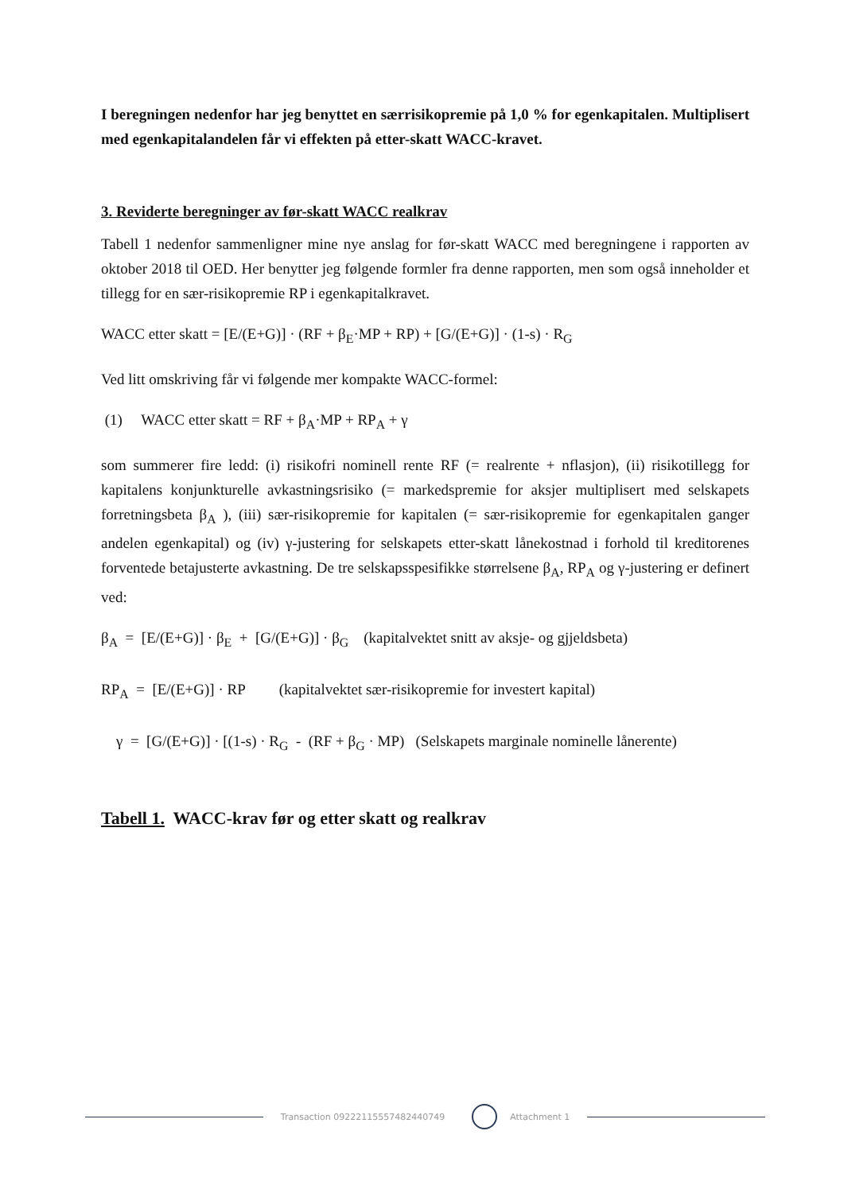I beregningen nedenfor har jeg benyttet en særrisikopremie på 1,0 % for egenkapitalen. Multiplisert med egenkapitalandelen får vi effekten på etter-skatt WACC-kravet.
3. Reviderte beregninger av før-skatt WACC realkrav
Tabell 1 nedenfor sammenligner mine nye anslag for før-skatt WACC med beregningene i rapporten av oktober 2018 til OED. Her benytter jeg følgende formler fra denne rapporten, men som også inneholder et tillegg for en sær-risikopremie RP i egenkapitalkravet.
WACC etter skatt = [E/(E+G)] · (RF + β<sub>E</sub>·MP + RP) + [G/(E+G)] · (1-s) · R<sub>G</sub>
Ved litt omskriving får vi følgende mer kompakte WACC-formel:
(1) WACC etter skatt = RF + β<sub>A</sub>·MP + RP<sub>A</sub> + γ
som summerer fire ledd: (i) risikofri nominell rente RF (= realrente + nflasjon), (ii) risikotillegg for kapitalens konjunkturelle avkastningsrisiko (= markedspremie for aksjer multiplisert med selskapets forretningsbeta β<sub>A</sub> ), (iii) sær-risikopremie for kapitalen (= sær-risikopremie for egenkapitalen ganger andelen egenkapital) og (iv) γ-justering for selskapets etter-skatt lånekostnad i forhold til kreditorenes forventede betajusterte avkastning. De tre selskapsspesifikke størrelsene β<sub>A</sub>, RP<sub>A</sub> og γ-justering er definert ved:
β<sub>A</sub> = [E/(E+G)] · β<sub>E</sub> + [G/(E+G)] · β<sub>G</sub> (kapitalvektet snitt av aksje- og gjjeldsbeta)
RP<sub>A</sub> = [E/(E+G)] · RP (kapitalvektet sær-risikopremie for investert kapital)
γ = [G/(E+G)] · [(1-s) · R<sub>G</sub> - (RF + β<sub>G</sub> · MP) (Selskapets marginale nominelle lånerente)
Tabell 1. WACC-krav før og etter skatt og realkrav
Transaction 09222115557482440749
Attachment 1